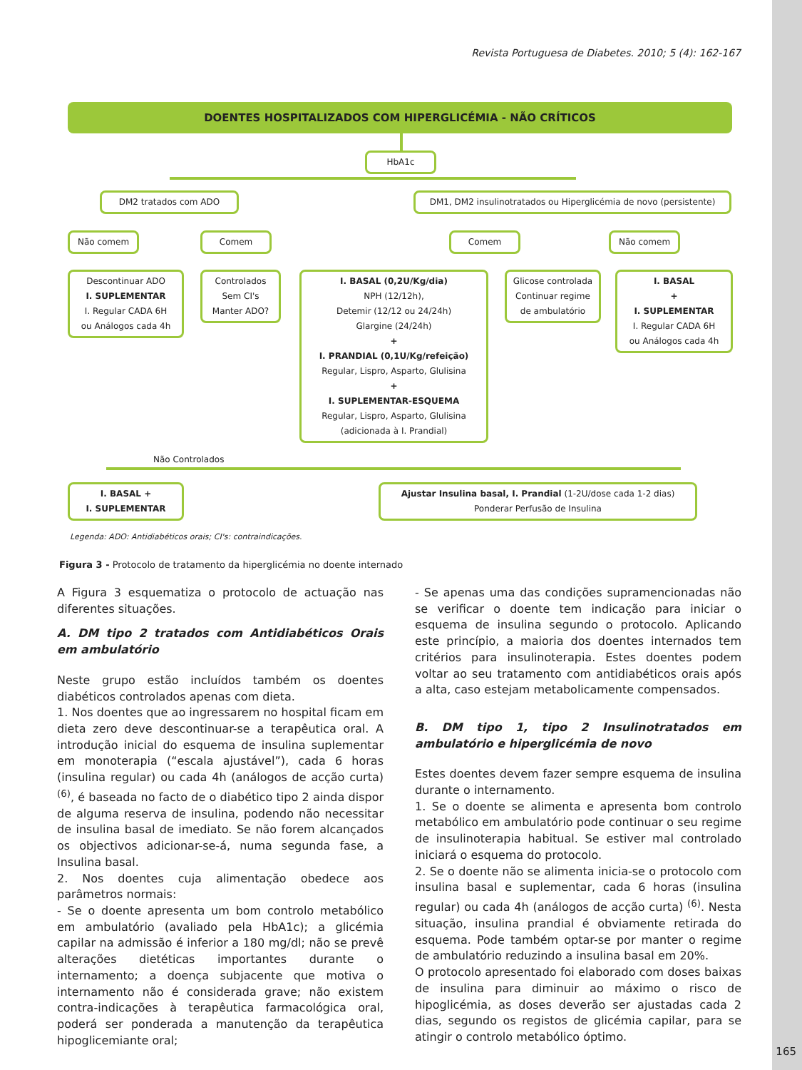Revista Portuguesa de Diabetes. 2010; 5 (4): 162-167
DOENTES HOSPITALIZADOS COM HIPERGLICÉMIA - NÃO CRÍTICOS
HbA1c
DM2 tratados com ADO
DM1, DM2 insulinotratados ou Hiperglicémia de novo (persistente)
Não comem Comem Comem Não comem
Descontinuar ADO
I. SUPLEMENTAR
I. Regular CADA 6H
ou Análogos cada 4h
Controlados
Sem CI's
Manter ADO?
I. BASAL (0,2U/Kg/dia)
NPH (12/12h),
Detemir (12/12 ou 24/24h)
Glargine (24/24h)
+
I. PRANDIAL (0,1U/Kg/refeição)
Regular, Lispro, Asparto, Glulisina
+
I. SUPLEMENTAR-ESQUEMA
Regular, Lispro, Asparto, Glulisina
(adicionada à I. Prandial)
Glicose controlada
Continuar regime
de ambulatório
I. BASAL
+
I. SUPLEMENTAR
I. Regular CADA 6H
ou Análogos cada 4h
Não Controlados
I. BASAL +
I. SUPLEMENTAR
Ajustar Insulina basal, I. Prandial (1-2U/dose cada 1-2 dias)
Ponderar Perfusão de Insulina
Legenda: ADO: Antidiabéticos orais; CI's: contraindicações.
Figura 3 - Protocolo de tratamento da hiperglicémia no doente internado
A Figura 3 esquematiza o protocolo de actuação nas diferentes situações.
A. DM tipo 2 tratados com Antidiabéticos Orais em ambulatório
Neste grupo estão incluídos também os doentes diabéticos controlados apenas com dieta.
1. Nos doentes que ao ingressarem no hospital ficam em dieta zero deve descontinuar-se a terapêutica oral. A introdução inicial do esquema de insulina suplementar em monoterapia (“escala ajustável”), cada 6 horas (insulina regular) ou cada 4h (análogos de acção curta) <sup>(6)</sup>, é baseada no facto de o diabético tipo 2 ainda dispor de alguma reserva de insulina, podendo não necessitar de insulina basal de imediato. Se não forem alcançados os objectivos adicionar-se-á, numa segunda fase, a Insulina basal.
2. Nos doentes cuja alimentação obedece aos parâmetros normais:
- Se o doente apresenta um bom controlo metabólico em ambulatório (avaliado pela HbA1c); a glicémia capilar na admissão é inferior a 180 mg/dl; não se prevê alterações dietéticas importantes durante o internamento; a doença subjacente que motiva o internamento não é considerada grave; não existem contra-indicações à terapêutica farmacológica oral, poderá ser ponderada a manutenção da terapêutica hipoglicemiante oral;
- Se apenas uma das condições supramencionadas não se verificar o doente tem indicação para iniciar o esquema de insulina segundo o protocolo. Aplicando este princípio, a maioria dos doentes internados tem critérios para insulinoterapia. Estes doentes podem voltar ao seu tratamento com antidiabéticos orais após a alta, caso estejam metabolicamente compensados.
B. DM tipo 1, tipo 2 Insulinotratados em ambulatório e hiperglicémia de novo
Estes doentes devem fazer sempre esquema de insulina durante o internamento.
1. Se o doente se alimenta e apresenta bom controlo metabólico em ambulatório pode continuar o seu regime de insulinoterapia habitual. Se estiver mal controlado iniciará o esquema do protocolo.
2. Se o doente não se alimenta inicia-se o protocolo com insulina basal e suplementar, cada 6 horas (insulina regular) ou cada 4h (análogos de acção curta) <sup>(6)</sup>. Nesta situação, insulina prandial é obviamente retirada do esquema. Pode também optar-se por manter o regime de ambulatório reduzindo a insulina basal em 20%.
O protocolo apresentado foi elaborado com doses baixas de insulina para diminuir ao máximo o risco de hipoglicémia, as doses deverão ser ajustadas cada 2 dias, segundo os registos de glicémia capilar, para se atingir o controlo metabólico óptimo.
165